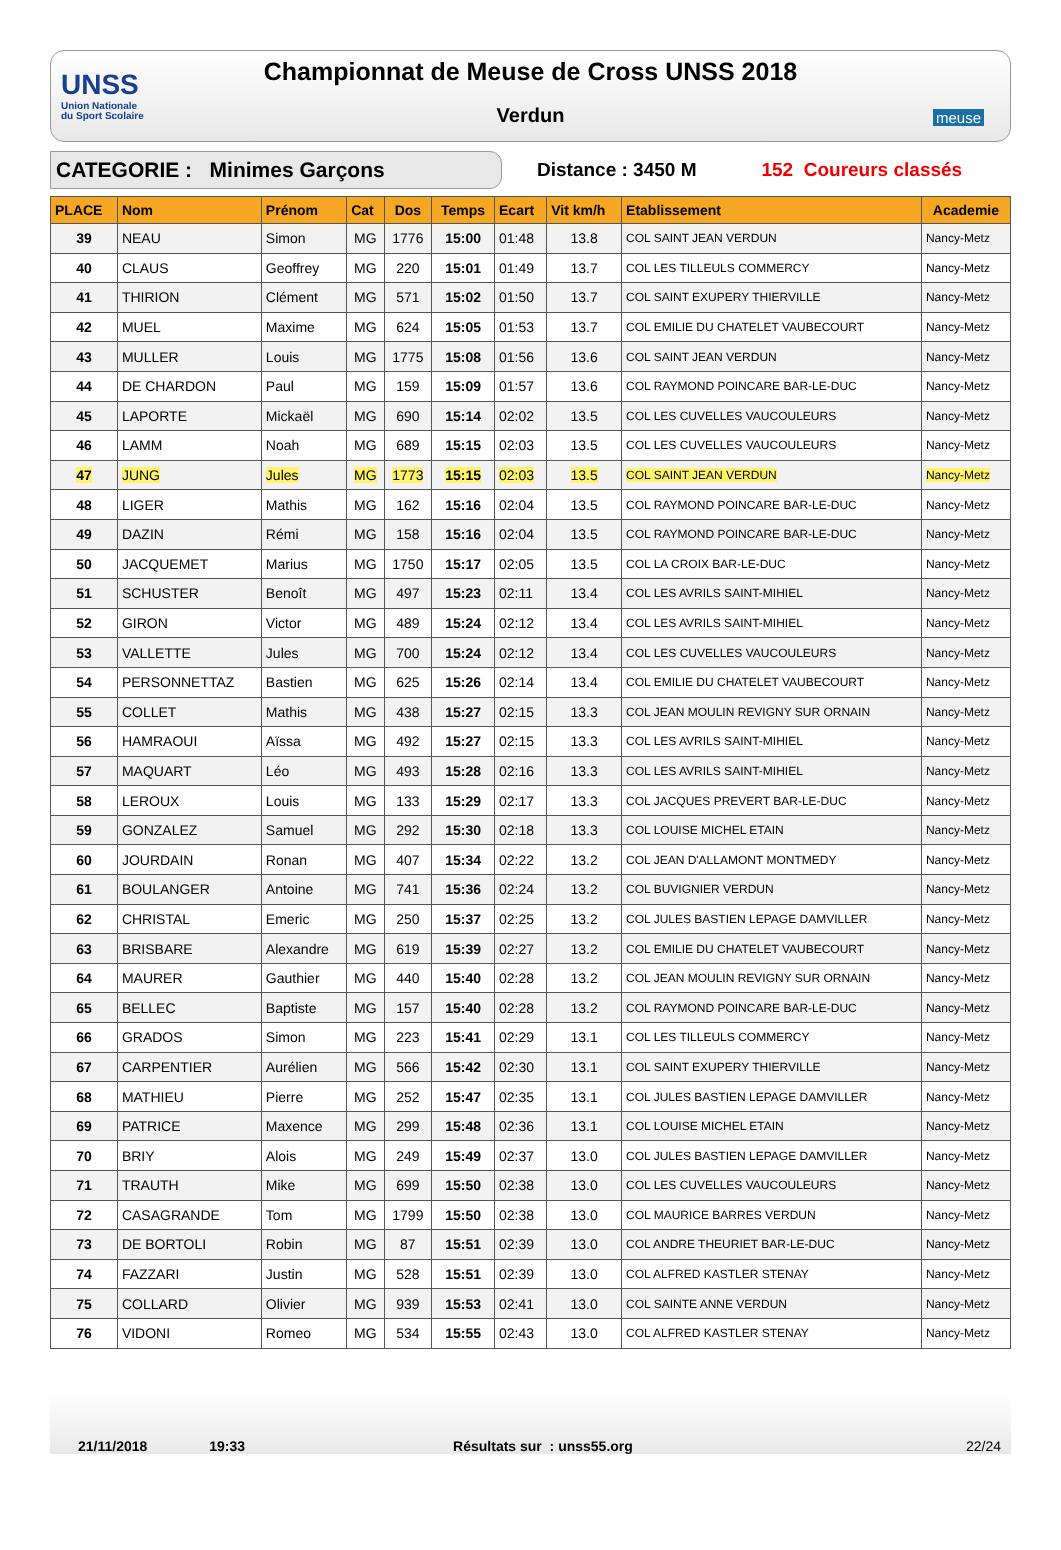UNSS
Union Nationale
du Sport Scolaire
Championnat de Meuse de Cross UNSS 2018
Verdun
meuse
CATEGORIE : Minimes Garçons
Distance : 3450 M 152 Coureurs classés
| PLACE | Nom | Prénom | Cat | Dos | Temps | Ecart | Vit km/h | Etablissement | Academie |
| --- | --- | --- | --- | --- | --- | --- | --- | --- | --- |
| 39 | NEAU | Simon | MG | 1776 | 15:00 | 01:48 | 13.8 | COL SAINT JEAN VERDUN | Nancy-Metz |
| 40 | CLAUS | Geoffrey | MG | 220 | 15:01 | 01:49 | 13.7 | COL LES TILLEULS COMMERCY | Nancy-Metz |
| 41 | THIRION | Clément | MG | 571 | 15:02 | 01:50 | 13.7 | COL SAINT EXUPERY THIERVILLE | Nancy-Metz |
| 42 | MUEL | Maxime | MG | 624 | 15:05 | 01:53 | 13.7 | COL EMILIE DU CHATELET VAUBECOURT | Nancy-Metz |
| 43 | MULLER | Louis | MG | 1775 | 15:08 | 01:56 | 13.6 | COL SAINT JEAN VERDUN | Nancy-Metz |
| 44 | DE CHARDON | Paul | MG | 159 | 15:09 | 01:57 | 13.6 | COL RAYMOND POINCARE BAR-LE-DUC | Nancy-Metz |
| 45 | LAPORTE | Mickaël | MG | 690 | 15:14 | 02:02 | 13.5 | COL LES CUVELLES VAUCOULEURS | Nancy-Metz |
| 46 | LAMM | Noah | MG | 689 | 15:15 | 02:03 | 13.5 | COL LES CUVELLES VAUCOULEURS | Nancy-Metz |
| 47 | JUNG | Jules | MG | 1773 | 15:15 | 02:03 | 13.5 | COL SAINT JEAN VERDUN | Nancy-Metz |
| 48 | LIGER | Mathis | MG | 162 | 15:16 | 02:04 | 13.5 | COL RAYMOND POINCARE BAR-LE-DUC | Nancy-Metz |
| 49 | DAZIN | Rémi | MG | 158 | 15:16 | 02:04 | 13.5 | COL RAYMOND POINCARE BAR-LE-DUC | Nancy-Metz |
| 50 | JACQUEMET | Marius | MG | 1750 | 15:17 | 02:05 | 13.5 | COL LA CROIX BAR-LE-DUC | Nancy-Metz |
| 51 | SCHUSTER | Benoît | MG | 497 | 15:23 | 02:11 | 13.4 | COL LES AVRILS SAINT-MIHIEL | Nancy-Metz |
| 52 | GIRON | Victor | MG | 489 | 15:24 | 02:12 | 13.4 | COL LES AVRILS SAINT-MIHIEL | Nancy-Metz |
| 53 | VALLETTE | Jules | MG | 700 | 15:24 | 02:12 | 13.4 | COL LES CUVELLES VAUCOULEURS | Nancy-Metz |
| 54 | PERSONNETTAZ | Bastien | MG | 625 | 15:26 | 02:14 | 13.4 | COL EMILIE DU CHATELET VAUBECOURT | Nancy-Metz |
| 55 | COLLET | Mathis | MG | 438 | 15:27 | 02:15 | 13.3 | COL JEAN MOULIN REVIGNY SUR ORNAIN | Nancy-Metz |
| 56 | HAMRAOUI | Aïssa | MG | 492 | 15:27 | 02:15 | 13.3 | COL LES AVRILS SAINT-MIHIEL | Nancy-Metz |
| 57 | MAQUART | Léo | MG | 493 | 15:28 | 02:16 | 13.3 | COL LES AVRILS SAINT-MIHIEL | Nancy-Metz |
| 58 | LEROUX | Louis | MG | 133 | 15:29 | 02:17 | 13.3 | COL JACQUES PREVERT BAR-LE-DUC | Nancy-Metz |
| 59 | GONZALEZ | Samuel | MG | 292 | 15:30 | 02:18 | 13.3 | COL LOUISE MICHEL ETAIN | Nancy-Metz |
| 60 | JOURDAIN | Ronan | MG | 407 | 15:34 | 02:22 | 13.2 | COL JEAN D'ALLAMONT MONTMEDY | Nancy-Metz |
| 61 | BOULANGER | Antoine | MG | 741 | 15:36 | 02:24 | 13.2 | COL BUVIGNIER VERDUN | Nancy-Metz |
| 62 | CHRISTAL | Emeric | MG | 250 | 15:37 | 02:25 | 13.2 | COL JULES BASTIEN LEPAGE DAMVILLER | Nancy-Metz |
| 63 | BRISBARE | Alexandre | MG | 619 | 15:39 | 02:27 | 13.2 | COL EMILIE DU CHATELET VAUBECOURT | Nancy-Metz |
| 64 | MAURER | Gauthier | MG | 440 | 15:40 | 02:28 | 13.2 | COL JEAN MOULIN REVIGNY SUR ORNAIN | Nancy-Metz |
| 65 | BELLEC | Baptiste | MG | 157 | 15:40 | 02:28 | 13.2 | COL RAYMOND POINCARE BAR-LE-DUC | Nancy-Metz |
| 66 | GRADOS | Simon | MG | 223 | 15:41 | 02:29 | 13.1 | COL LES TILLEULS COMMERCY | Nancy-Metz |
| 67 | CARPENTIER | Aurélien | MG | 566 | 15:42 | 02:30 | 13.1 | COL SAINT EXUPERY THIERVILLE | Nancy-Metz |
| 68 | MATHIEU | Pierre | MG | 252 | 15:47 | 02:35 | 13.1 | COL JULES BASTIEN LEPAGE DAMVILLER | Nancy-Metz |
| 69 | PATRICE | Maxence | MG | 299 | 15:48 | 02:36 | 13.1 | COL LOUISE MICHEL ETAIN | Nancy-Metz |
| 70 | BRIY | Alois | MG | 249 | 15:49 | 02:37 | 13.0 | COL JULES BASTIEN LEPAGE DAMVILLER | Nancy-Metz |
| 71 | TRAUTH | Mike | MG | 699 | 15:50 | 02:38 | 13.0 | COL LES CUVELLES VAUCOULEURS | Nancy-Metz |
| 72 | CASAGRANDE | Tom | MG | 1799 | 15:50 | 02:38 | 13.0 | COL MAURICE BARRES VERDUN | Nancy-Metz |
| 73 | DE BORTOLI | Robin | MG | 87 | 15:51 | 02:39 | 13.0 | COL ANDRE THEURIET BAR-LE-DUC | Nancy-Metz |
| 74 | FAZZARI | Justin | MG | 528 | 15:51 | 02:39 | 13.0 | COL ALFRED KASTLER STENAY | Nancy-Metz |
| 75 | COLLARD | Olivier | MG | 939 | 15:53 | 02:41 | 13.0 | COL SAINTE ANNE VERDUN | Nancy-Metz |
| 76 | VIDONI | Romeo | MG | 534 | 15:55 | 02:43 | 13.0 | COL ALFRED KASTLER STENAY | Nancy-Metz |
21/11/2018 19:33 Résultats sur : unss55.org 22/24